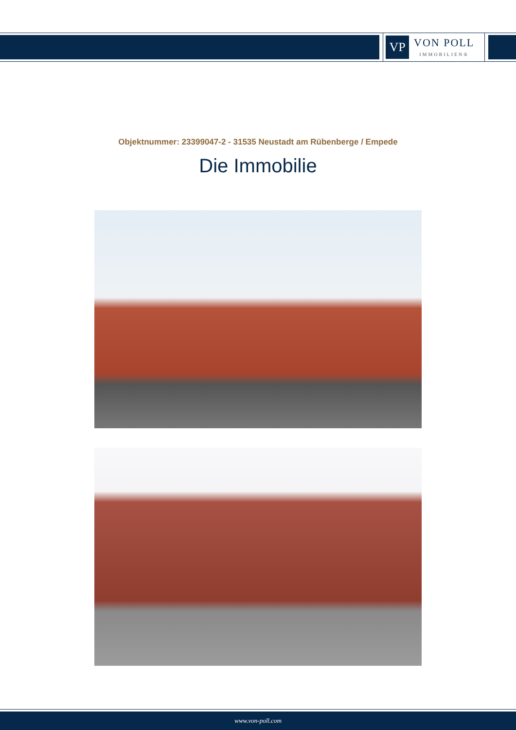VP
VON POLL
IMMOBILIEN®
Objektnummer: 23399047-2 - 31535 Neustadt am Rübenberge / Empede
Die Immobilie
www.von-poll.com